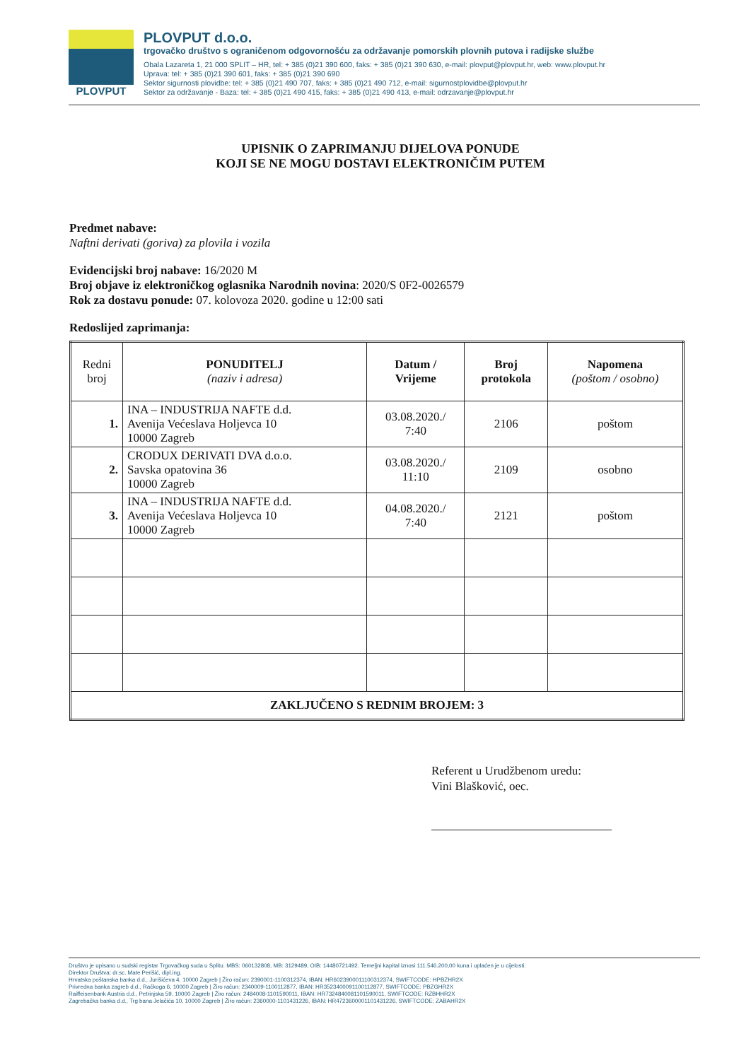PLOVPUT
PLOVPUT d.o.o.
trgovačko društvo s ograničenom odgovornošću za održavanje pomorskih plovnih putova i radijske službe
Obala Lazareta 1, 21 000 SPLIT – HR, tel: + 385 (0)21 390 600, faks: + 385 (0)21 390 630, e-mail: plovput@plovput.hr, web: www.plovput.hr
Uprava: tel: + 385 (0)21 390 601, faks: + 385 (0)21 390 690
Sektor sigurnosti plovidbe: tel: + 385 (0)21 490 707, faks: + 385 (0)21 490 712, e-mail: sigurnostplovidbe@plovput.hr
Sektor za održavanje - Baza: tel: + 385 (0)21 490 415, faks: + 385 (0)21 490 413, e-mail: odrzavanje@plovput.hr
UPISNIK O ZAPRIMANJU DIJELOVA PONUDE
KOJI SE NE MOGU DOSTAVI ELEKTRONIČIM PUTEM
Predmet nabave:
Naftni derivati (goriva) za plovila i vozila
Evidencijski broj nabave: 16/2020 M
Broj objave iz elektroničkog oglasnika Narodnih novina: 2020/S 0F2-0026579
Rok za dostavu ponude: 07. kolovoza 2020. godine u 12:00 sati
Redoslijed zaprimanja:
| Redni broj | PONUDITELJ (naziv i adresa) | Datum / Vrijeme | Broj protokola | Napomena (poštom / osobno) |
| --- | --- | --- | --- | --- |
| 1. | INA – INDUSTRIJA NAFTE d.d. Avenija Većeslava Holjevca 10 10000 Zagreb | 03.08.2020./ 7:40 | 2106 | poštom |
| 2. | CRODUX DERIVATI DVA d.o.o. Savska opatovina 36 10000 Zagreb | 03.08.2020./ 11:10 | 2109 | osobno |
| 3. | INA – INDUSTRIJA NAFTE d.d. Avenija Većeslava Holjevca 10 10000 Zagreb | 04.08.2020./ 7:40 | 2121 | poštom |
| ZAKLJUČENO S REDNIM BROJEM: 3 | | | | |
Referent u Urudžbenom uredu:
Vini Blašković, oec.
Društvo je upisano u sudski registar Trgovačkog suda u Splitu. MBS: 060132808, MB: 3129489, OIB: 14480721492. Temeljni kapital iznosi 111.546.200,00 kuna i uplaćen je u cijelosti.
Direktor Društva: dr.sc. Mate Perišić, dipl.ing.
Hrvatska poštanska banka d.d., Jurišićeva 4, 10000 Zagreb | Žiro račun: 2390001-1100312374, IBAN: HR6023900011100312374, SWIFTCODE: HPBZHR2X
Privredna banka zagreb d.d., Račkoga 6, 10000 Zagreb | Žiro račun: 2340009-1100112877, IBAN: HR3523400091100112877, SWIFTCODE: PBZGHR2X
Raiffeisenbank Austria d.d., Petrinjska 59, 10000 Zagreb | Žiro račun: 2484008-1101590011, IBAN: HR7324840081101590011, SWIFTCODE: RZBHHR2X
Zagrebačka banka d.d., Trg bana Jelačića 10, 10000 Zagreb | Žiro račun: 2360000-1101431226, IBAN: HR4723600001101431226, SWIFTCODE: ZABAHR2X